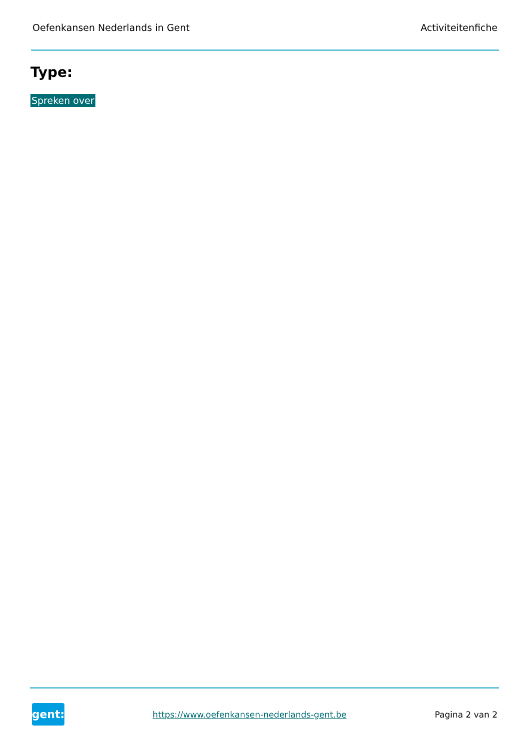Oefenkansen Nederlands in Gent Activiteitenfiche
Type:
Spreken over
gent:
https://www.oefenkansen-nederlands-gent.be Pagina 2 van 2